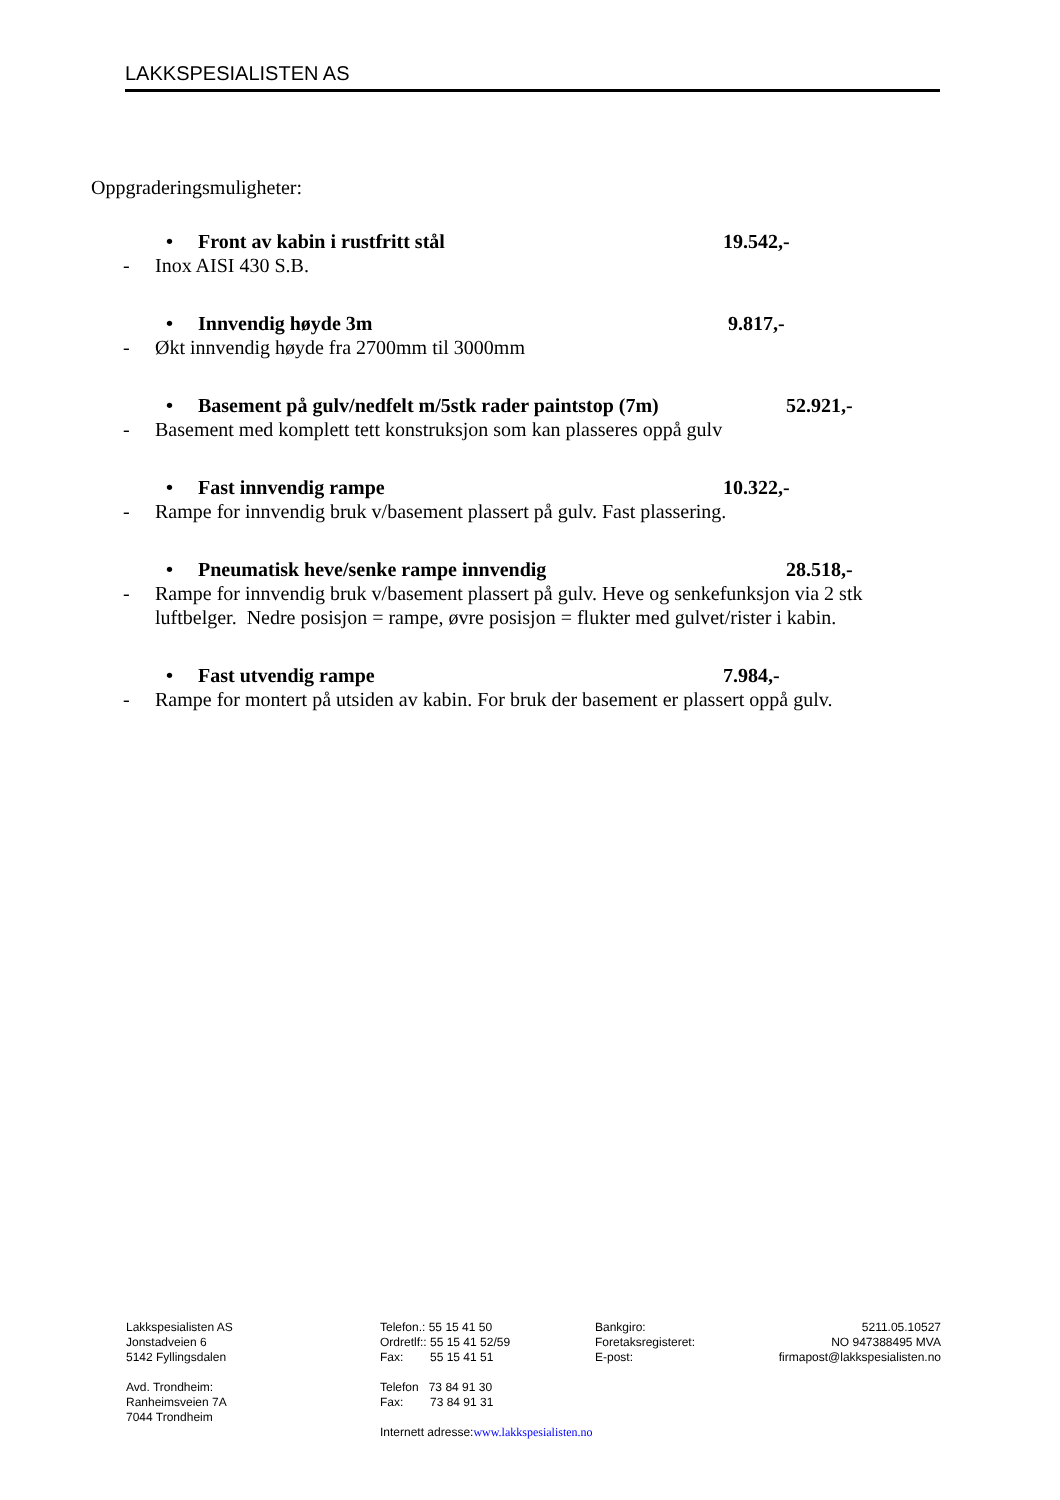LAKKSPESIALISTEN AS
Oppgraderingsmuligheter:
• Front av kabin i rustfritt stål 19.542,-
- Inox AISI 430 S.B.
• Innvendig høyde 3m 9.817,-
- Økt innvendig høyde fra 2700mm til 3000mm
• Basement på gulv/nedfelt m/5stk rader paintstop (7m) 52.921,-
- Basement med komplett tett konstruksjon som kan plasseres oppå gulv
• Fast innvendig rampe 10.322,-
- Rampe for innvendig bruk v/basement plassert på gulv. Fast plassering.
• Pneumatisk heve/senke rampe innvendig 28.518,-
- Rampe for innvendig bruk v/basement plassert på gulv. Heve og senkefunksjon via 2 stk luftbelger. Nedre posisjon = rampe, øvre posisjon = flukter med gulvet/rister i kabin.
• Fast utvendig rampe 7.984,-
- Rampe for montert på utsiden av kabin. For bruk der basement er plassert oppå gulv.
Lakkspesialisten AS
Jonstadveien 6
5142 Fyllingsdalen
Avd. Trondheim:
Ranheimsveien 7A
7044 Trondheim
Telefon.: 55 15 41 50
Ordretlf:: 55 15 41 52/59
Fax: 55 15 41 51
Telefon 73 84 91 30
Fax: 73 84 91 31
Internett adresse:www.lakkspesialisten.no
Bankgiro: 5211.05.10527
Foretaksregisteret: NO 947388495 MVA
E-post: firmapost@lakkspesialisten.no